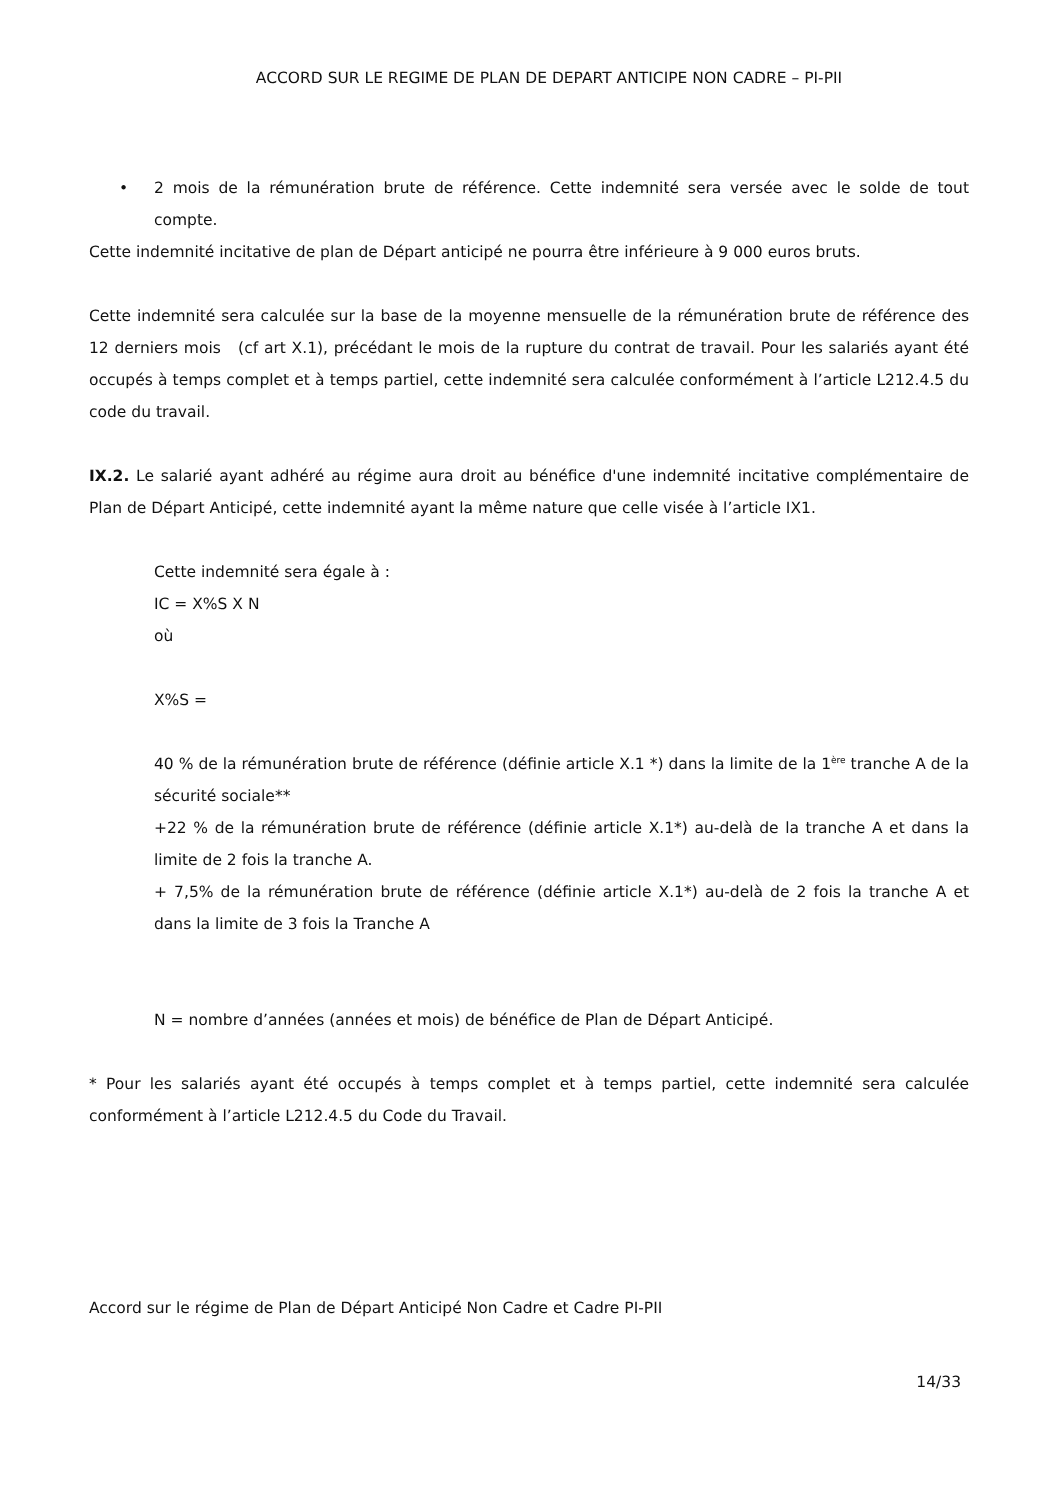ACCORD SUR LE REGIME DE PLAN DE DEPART ANTICIPE NON CADRE – PI-PII
• 2 mois de la rémunération brute de référence. Cette indemnité sera versée avec le solde de tout compte.
Cette indemnité incitative de plan de Départ anticipé ne pourra être inférieure à 9 000 euros bruts.
Cette indemnité sera calculée sur la base de la moyenne mensuelle de la rémunération brute de référence des 12 derniers mois (cf art X.1), précédant le mois de la rupture du contrat de travail. Pour les salariés ayant été occupés à temps complet et à temps partiel, cette indemnité sera calculée conformément à l’article L212.4.5 du code du travail.
IX.2. Le salarié ayant adhéré au régime aura droit au bénéfice d'une indemnité incitative complémentaire de Plan de Départ Anticipé, cette indemnité ayant la même nature que celle visée à l’article IX1.
Cette indemnité sera égale à :
IC = X%S X N
où
X%S =
40 % de la rémunération brute de référence (définie article X.1 *) dans la limite de la 1<sup>ère</sup> tranche A de la sécurité sociale**
+22 % de la rémunération brute de référence (définie article X.1*) au-delà de la tranche A et dans la limite de 2 fois la tranche A.
+ 7,5% de la rémunération brute de référence (définie article X.1*) au-delà de 2 fois la tranche A et dans la limite de 3 fois la Tranche A
N = nombre d’années (années et mois) de bénéfice de Plan de Départ Anticipé.
* Pour les salariés ayant été occupés à temps complet et à temps partiel, cette indemnité sera calculée conformément à l’article L212.4.5 du Code du Travail.
Accord sur le régime de Plan de Départ Anticipé Non Cadre et Cadre PI-PII
14/33